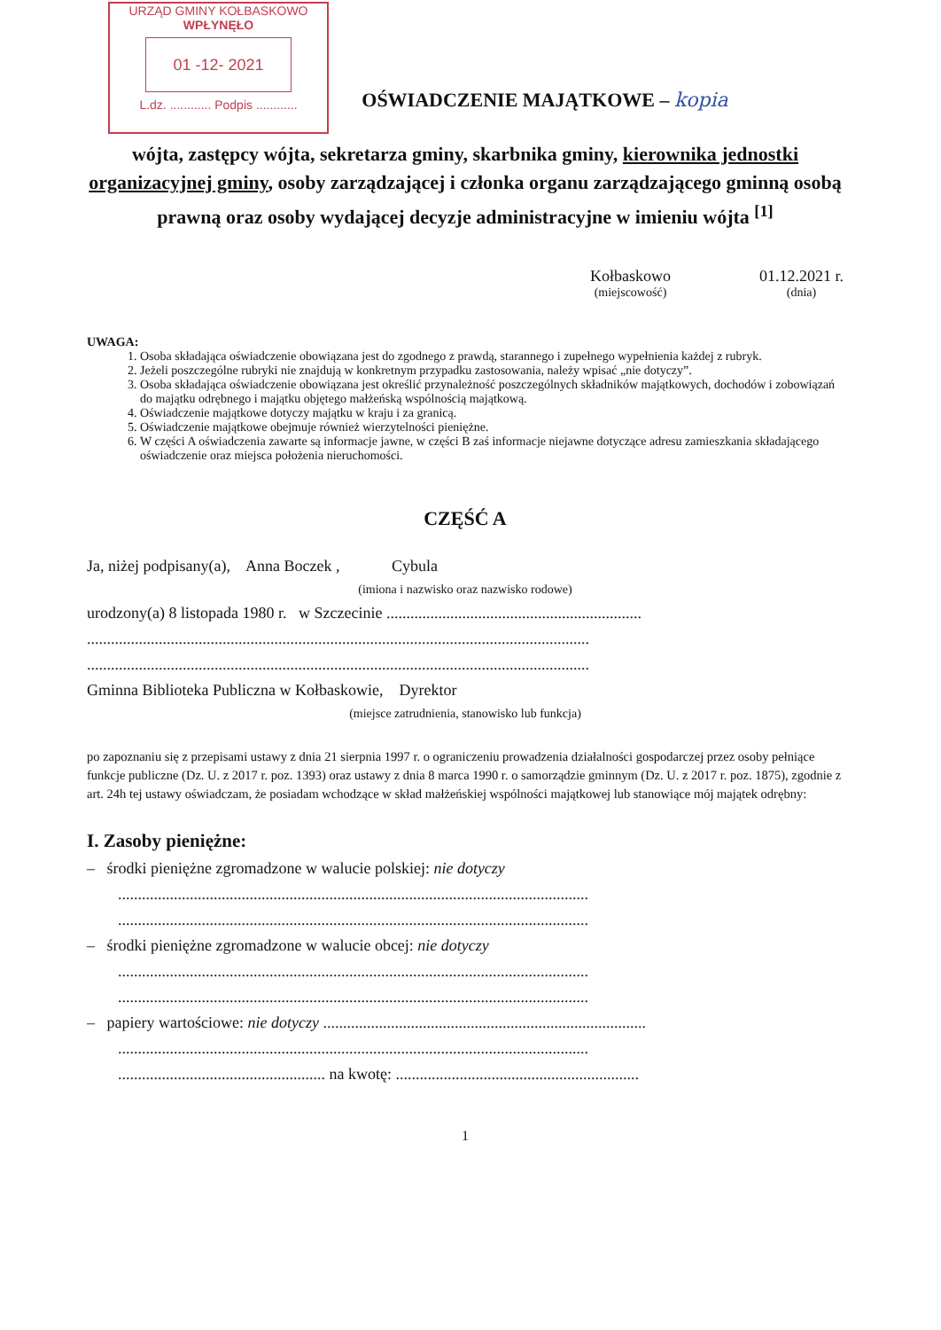URZĄD GMINY KOŁBASKOWO
WPŁYNĘŁO
01 -12- 2021
L.dz. ............ Podpis ............
OŚWIADCZENIE MAJĄTKOWE – kopia
wójta, zastępcy wójta, sekretarza gminy, skarbnika gminy, kierownika jednostki organizacyjnej gminy, osoby zarządzającej i członka organu zarządzającego gminną osobą prawną oraz osoby wydającej decyzje administracyjne w imieniu wójta <sup>[1]</sup>
Kołbaskowo
(miejscowość)
01.12.2021 r.
(dnia)
UWAGA:
1. Osoba składająca oświadczenie obowiązana jest do zgodnego z prawdą, starannego i zupełnego wypełnienia każdej z rubryk.
2. Jeżeli poszczególne rubryki nie znajdują w konkretnym przypadku zastosowania, należy wpisać „nie dotyczy”.
3. Osoba składająca oświadczenie obowiązana jest określić przynależność poszczególnych składników majątkowych, dochodów i zobowiązań do majątku odrębnego i majątku objętego małżeńską wspólnością majątkową.
4. Oświadczenie majątkowe dotyczy majątku w kraju i za granicą.
5. Oświadczenie majątkowe obejmuje również wierzytelności pieniężne.
6. W części A oświadczenia zawarte są informacje jawne, w części B zaś informacje niejawne dotyczące adresu zamieszkania składającego oświadczenie oraz miejsca położenia nieruchomości.
CZĘŚĆ A
Ja, niżej podpisany(a), Anna Boczek , Cybula
(imiona i nazwisko oraz nazwisko rodowe)
urodzony(a) 8 listopada 1980 r. w Szczecinie ................................................................
..............................................................................................................................
..............................................................................................................................
Gminna Biblioteka Publiczna w Kołbaskowie, Dyrektor
(miejsce zatrudnienia, stanowisko lub funkcja)
po zapoznaniu się z przepisami ustawy z dnia 21 sierpnia 1997 r. o ograniczeniu prowadzenia działalności gospodarczej przez osoby pełniące funkcje publiczne (Dz. U. z 2017 r. poz. 1393) oraz ustawy z dnia 8 marca 1990 r. o samorządzie gminnym (Dz. U. z 2017 r. poz. 1875), zgodnie z art. 24h tej ustawy oświadczam, że posiadam wchodzące w skład małżeńskiej wspólności majątkowej lub stanowiące mój majątek odrębny:
I. Zasoby pieniężne:
– środki pieniężne zgromadzone w walucie polskiej: nie dotyczy
......................................................................................................................
......................................................................................................................
– środki pieniężne zgromadzone w walucie obcej: nie dotyczy
......................................................................................................................
......................................................................................................................
– papiery wartościowe: nie dotyczy .................................................................................
......................................................................................................................
.................................................... na kwotę: .............................................................
1